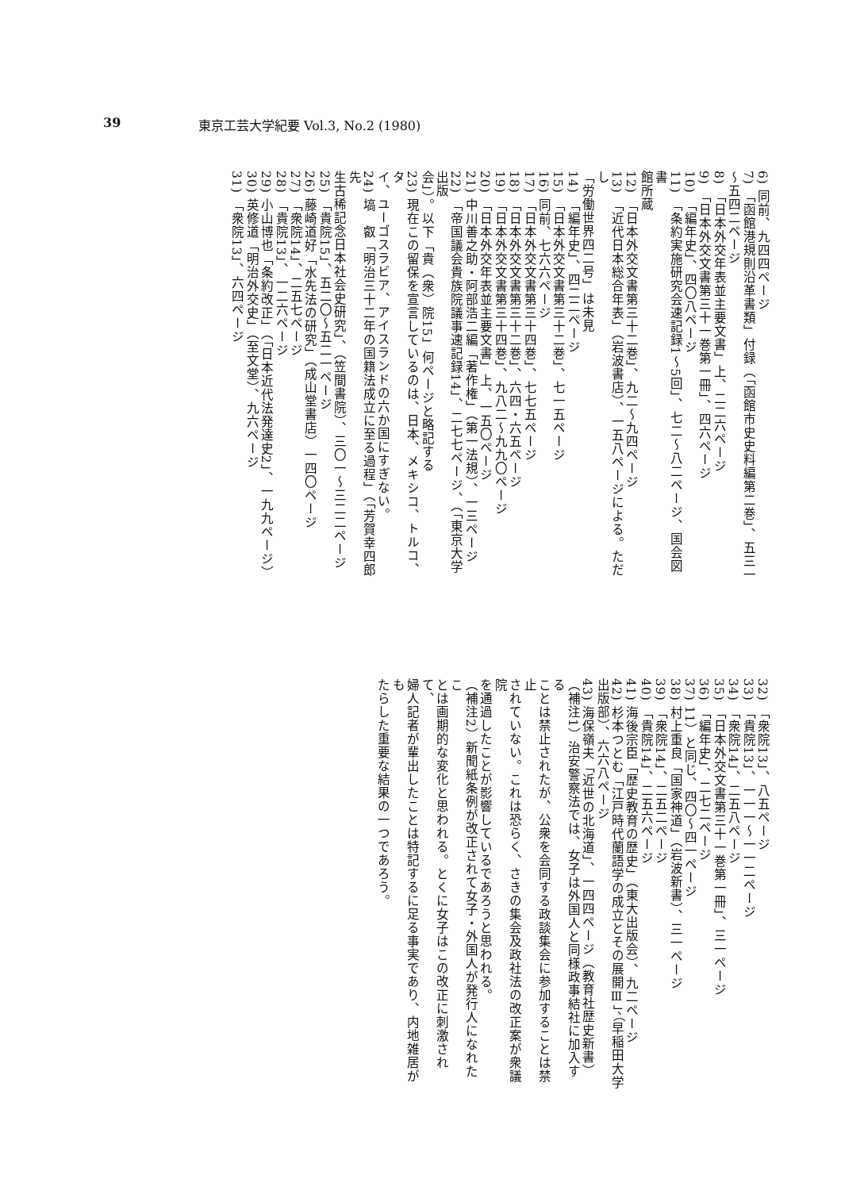39 東京工芸大学紀要 Vol.3, No.2 (1980)
6) 同前、九四四ページ
7) 「函館港規則沿革書類」付録（「函館市史史料編第二巻」、五三一
〜五四二ページ
8) 「日本外交年表並主要文書」上、二二六ページ
9) 「日本外交文書第三十一巻第一冊」、四六ページ
10) 「編年史」、四〇八ページ
11) 「条約実施研究会速記録1〜5回」、七二〜八二ページ、国会図書
館所蔵
12) 「日本外交文書第三十二巻」、九二〜九四ページ
13) 「近代日本総合年表」（岩波書店）、一五八ページによる。ただし
「労働世界四二号」は未見
14) 「編年史」、四二二ページ
15) 「日本外交文書第三十二巻」、七一五ページ
16) 同前、七六六ページ
17) 「日本外交文書第三十四巻」、七七五ページ
18) 「日本外交文書第三十二巻」、六四・六五ページ
19) 「日本外交文書第三十四巻」、九八二〜九九〇ページ
20) 「日本外交年表並主要文書」上、一五〇ページ
21) 中川善之助・阿部浩二編「著作権」（第一法規）、一三ページ
22) 「帝国議会貴族院議事速記録14」、二七七ページ、（「東京大学出版
会」）。以下「貴（衆）院15」何ページと略記する
23) 現在この留保を宣言しているのは、日本、メキシコ、トルコ、タ
イ、ユーゴスラビア、アイスランドの六か国にすぎない。
24) 塙　叡「明治三十二年の国籍法成立に至る過程」（「芳賀幸四郎先
生古稀記念日本社会史研究」、（笠間書院）、三〇一〜三二二ページ
25) 「貴院15」、五二〇〜五二一ページ
26) 藤崎道好「水先法の研究」（成山堂書店）一四〇ページ
27) 「衆院14」、二五七ページ
28) 「貴院13」、一二六ページ
29) 小山博也「条約改正」（「日本近代法発達史2」、一九九ページ）
30) 英修道「明治外交史」（至文堂）、九六ページ
31) 「衆院13」、六四ページ
32) 「衆院13」、八五ページ
33) 「貴院13」、一一一〜一一二ページ
34) 「衆院14」、二五八ページ
35) 「日本外交文書第三十一巻第一冊」、三一ページ
36) 「編年史」、二七二ページ
37) 11）と同じ、四〇〜四一ページ
38) 村上重良「国家神道」（岩波新書）、三一ページ
39) 「衆院14」、二五二ページ
40) 「貴院14」、二五六ページ
41) 海後宗臣「歴史教育の歴史」（東大出版会）、九二ページ
42) 杉本つとむ「江戸時代蘭語学の成立とその展開Ⅲ」、（早稲田大学
出版部）、六六八ページ
43) 海保嶺夫「近世の北海道」、一四四ページ（教育社歴史新書）
（補注1）治安警察法では、女子は外国人と同様政事結社に加入する
ことは禁止されたが、公衆を会同する政談集会に参加することは禁止
されていない。これは恐らく、さきの集会及政社法の改正案が衆議院
を通過したことが影響しているであろうと思われる。
（補注2）新聞紙条例が改正されて女子・外国人が発行人になれたこ
とは画期的な変化と思われる。とくに女子はこの改正に刺激されて、
婦人記者が輩出したことは特記するに足る事実であり、内地雑居がも
たらした重要な結果の一つであろう。